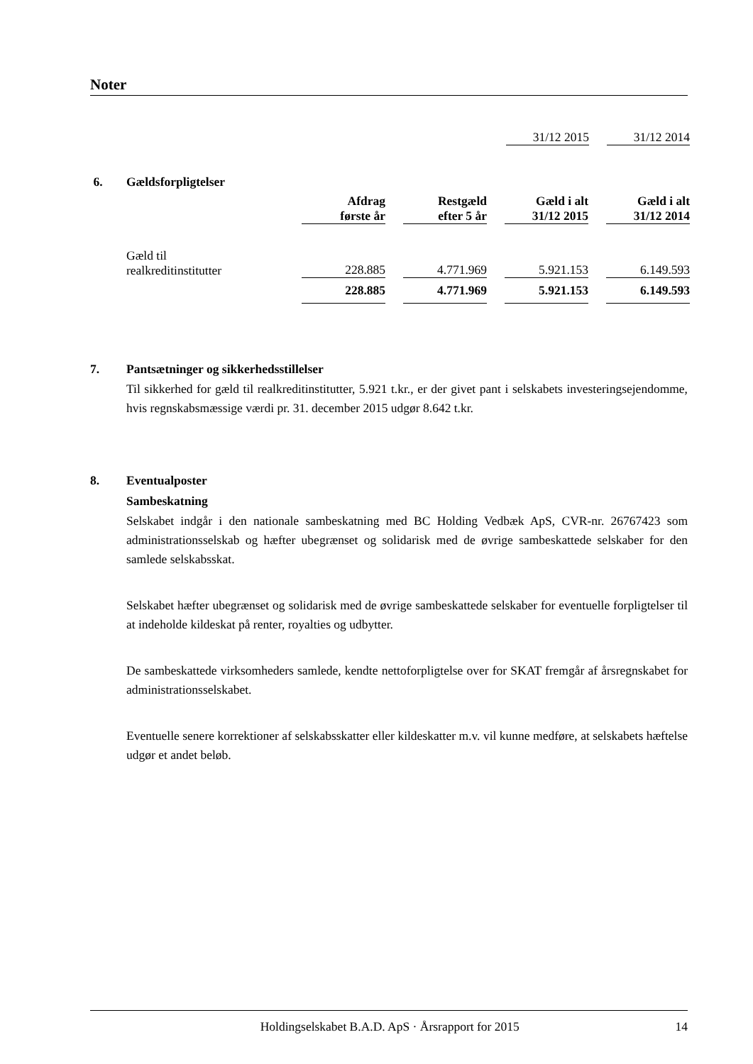Noter
| 31/12 2015 | | 31/12 2014 |
6. Gældsforpligtelser
| | Afdrag første år | | Restgæld efter 5 år | | Gæld i alt 31/12 2015 | | Gæld i alt 31/12 2014 |
| --- | --- | --- | --- | --- | --- | --- | --- |
| Gæld til realkreditinstitutter | 228.885 | | 4.771.969 | | 5.921.153 | | 6.149.593 |
| | 228.885 | | 4.771.969 | | 5.921.153 | | 6.149.593 |
7. Pantsætninger og sikkerhedsstillelser
Til sikkerhed for gæld til realkreditinstitutter, 5.921 t.kr., er der givet pant i selskabets investeringsejendomme, hvis regnskabsmæssige værdi pr. 31. december 2015 udgør 8.642 t.kr.
8. Eventualposter
Sambeskatning
Selskabet indgår i den nationale sambeskatning med BC Holding Vedbæk ApS, CVR-nr. 26767423 som administrationsselskab og hæfter ubegrænset og solidarisk med de øvrige sambeskattede selskaber for den samlede selskabsskat.
Selskabet hæfter ubegrænset og solidarisk med de øvrige sambeskattede selskaber for eventuelle forpligtelser til at indeholde kildeskat på renter, royalties og udbytter.
De sambeskattede virksomheders samlede, kendte nettoforpligtelse over for SKAT fremgår af årsregnskabet for administrationsselskabet.
Eventuelle senere korrektioner af selskabsskatter eller kildeskatter m.v. vil kunne medføre, at selskabets hæftelse udgør et andet beløb.
Holdingselskabet B.A.D. ApS · Årsrapport for 2015
14